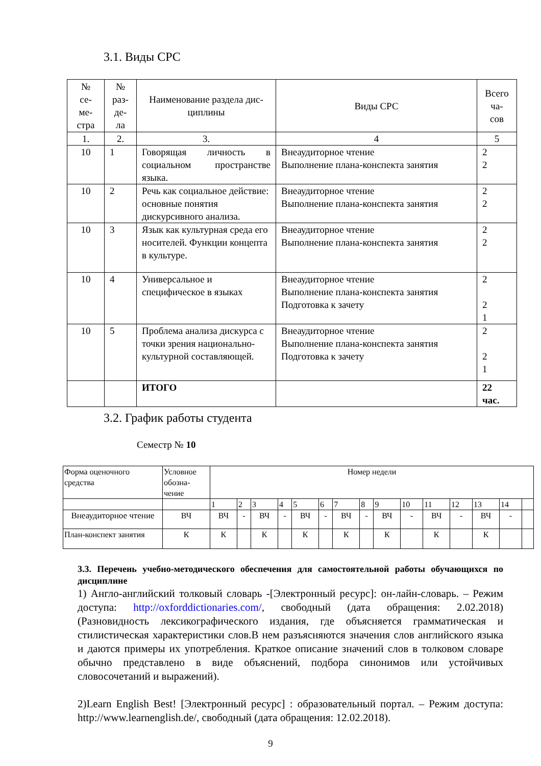3.1. Виды СРС
| № се- ме- стра | № раз- де- ла | Наименование раздела дис- циплины | Виды СРС | Всего ча- сов |
| --- | --- | --- | --- | --- |
| 1. | 2. | 3. | 4 | 5 |
| 10 | 1 | Говорящая личность в социальном пространстве языка. | Внеаудиторное чтение Выполнение плана-конспекта занятия | 2 2 |
| 10 | 2 | Речь как социальное действие: основные понятия дискурсивного анализа. | Внеаудиторное чтение Выполнение плана-конспекта занятия | 2 2 |
| 10 | 3 | Язык как культурная среда его носителей. Функции концепта в культуре. | Внеаудиторное чтение Выполнение плана-конспекта занятия | 2 2 |
| 10 | 4 | Универсальное и специфическое в языках | Внеаудиторное чтение Выполнение плана-конспекта занятия Подготовка к зачету | 2 2 1 |
| 10 | 5 | Проблема анализа дискурса с точки зрения национально-культурной составляющей. | Внеаудиторное чтение Выполнение плана-конспекта занятия Подготовка к зачету | 2 2 1 |
| | | ИТОГО | | 22 час. |
3.2. График работы студента
Семестр № 10
| Форма оценочного средства | Условное обозна-чение | Номер недели | | | | | | | | | | | | | | |
| | | 1 | 2 | 3 | 4 | 5 | 6 | 7 | 8 | 9 | 10 | 11 | 12 | 13 | 14 | |
| Внеаудиторное чтение | ВЧ | ВЧ | - | ВЧ | - | ВЧ | - | ВЧ | - | ВЧ | - | ВЧ | - | ВЧ | - | |
| План-конспект занятия | К | К | | К | | К | | К | | К | | К | | К | | |
3.3. Перечень учебно-методического обеспечения для самостоятельной работы обучающихся по дисциплине
1) Англо-английский толковый словарь -[Электронный ресурс]: он-лайн-словарь. – Режим доступа: http://oxforddictionaries.com/, свободный (дата обращения: 2.02.2018) (Разновидность лексикографического издания, где объясняется грамматическая и стилистическая характеристики слов.В нем разъясняются значения слов английского языка и даются примеры их употребления. Краткое описание значений слов в толковом словаре обычно представлено в виде объяснений, подбора синонимов или устойчивых словосочетаний и выражений).
2)Learn English Best! [Электронный ресурс] : образовательный портал. – Режим доступа: http://www.learnenglish.de/, свободный (дата обращения: 12.02.2018).
9